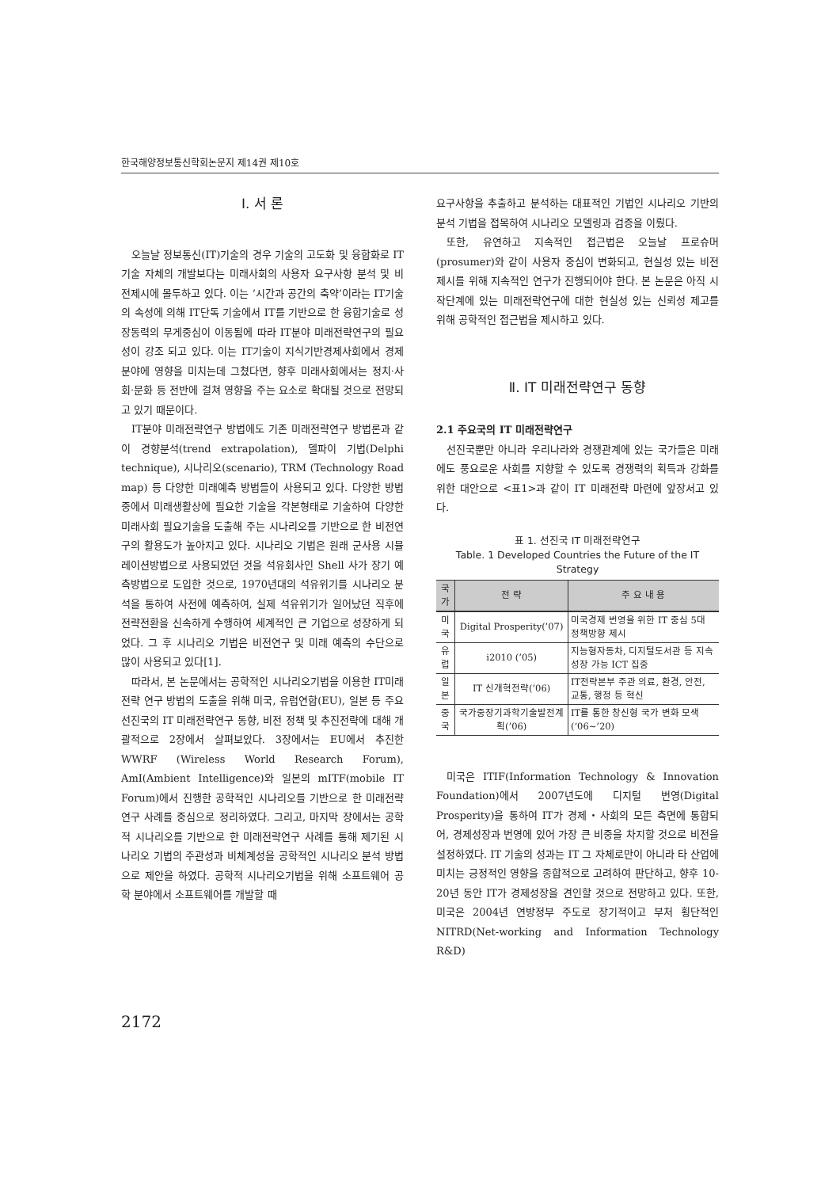한국해양정보통신학회논문지 제14권 제10호
Ⅰ. 서 론
오늘날 정보통신(IT)기술의 경우 기술의 고도화 및 융합화로 IT기술 자체의 개발보다는 미래사회의 사용자 요구사항 분석 및 비전제시에 몰두하고 있다. 이는 ’시간과 공간의 축약’이라는 IT기술의 속성에 의해 IT단독 기술에서 IT를 기반으로 한 융합기술로 성장동력의 무게중심이 이동됨에 따라 IT분야 미래전략연구의 필요성이 강조 되고 있다. 이는 IT기술이 지식기반경제사회에서 경제분야에 영향을 미치는데 그쳤다면, 향후 미래사회에서는 정치·사회·문화 등 전반에 걸쳐 영향을 주는 요소로 확대될 것으로 전망되고 있기 때문이다.
IT분야 미래전략연구 방법에도 기존 미래전략연구 방법론과 같이 경향분석(trend extrapolation), 델파이 기법(Delphi technique), 시나리오(scenario), TRM (Technology Road map) 등 다양한 미래예측 방법들이 사용되고 있다. 다양한 방법 중에서 미래생활상에 필요한 기술을 각본형태로 기술하여 다양한 미래사회 필요기술을 도출해 주는 시나리오를 기반으로 한 비전연구의 활용도가 높아지고 있다. 시나리오 기법은 원래 군사용 시뮬레이션방법으로 사용되었던 것을 석유회사인 Shell 사가 장기 예측방법으로 도입한 것으로, 1970년대의 석유위기를 시나리오 분석을 통하여 사전에 예측하여, 실제 석유위기가 일어났던 직후에 전략전환을 신속하게 수행하여 세계적인 큰 기업으로 성장하게 되었다. 그 후 시나리오 기법은 비전연구 및 미래 예측의 수단으로 많이 사용되고 있다[1].
따라서, 본 논문에서는 공학적인 시나리오기법을 이용한 IT미래전략 연구 방법의 도출을 위해 미국, 유럽연합(EU), 일본 등 주요 선진국의 IT 미래전략연구 동향, 비전 정책 및 추진전략에 대해 개괄적으로 2장에서 살펴보았다. 3장에서는 EU에서 추진한 WWRF (Wireless World Research Forum), AmI(Ambient Intelligence)와 일본의 mITF(mobile IT Forum)에서 진행한 공학적인 시나리오를 기반으로 한 미래전략연구 사례를 중심으로 정리하였다. 그리고, 마지막 장에서는 공학적 시나리오를 기반으로 한 미래전략연구 사례를 통해 제기된 시나리오 기법의 주관성과 비체계성을 공학적인 시나리오 분석 방법으로 제안을 하였다. 공학적 시나리오기법을 위해 소프트웨어 공학 분야에서 소프트웨어를 개발할 때
요구사항을 추출하고 분석하는 대표적인 기법인 시나리오 기반의 분석 기법을 접목하여 시나리오 모델링과 검증을 이뤘다.
또한, 유연하고 지속적인 접근법은 오늘날 프로슈머(prosumer)와 같이 사용자 중심이 변화되고, 현실성 있는 비전제시를 위해 지속적인 연구가 진행되어야 한다. 본 논문은 아직 시작단계에 있는 미래전략연구에 대한 현실성 있는 신뢰성 제고를 위해 공학적인 접근법을 제시하고 있다.
Ⅱ. IT 미래전략연구 동향
2.1 주요국의 IT 미래전략연구
선진국뿐만 아니라 우리나라와 경쟁관계에 있는 국가들은 미래에도 풍요로운 사회를 지향할 수 있도록 경쟁력의 획득과 강화를 위한 대안으로 <표1>과 같이 IT 미래전략 마련에 앞장서고 있다.
표 1. 선진국 IT 미래전략연구
Table. 1 Developed Countries the Future of the IT Strategy
| 국가 | 전 략 | 주 요 내 용 |
| --- | --- | --- |
| 미국 | Digital Prosperity(’07) | 미국경제 번영을 위한 IT 중심 5대 정책방향 제시 |
| 유럽 | i2010 (’05) | 지능형자동차, 디지털도서관 등 지속성장 가능 ICT 집중 |
| 일본 | IT 신개혁전략(’06) | IT전략본부 주관 의료, 환경, 안전, 교통, 행정 등 혁신 |
| 중국 | 국가중장기과학기술발전계획(’06) | IT를 통한 창신형 국가 변화 모색(‘06~’20) |
미국은 ITIF(Information Technology & Innovation Foundation)에서 2007년도에 디지털 번영(Digital Prosperity)을 통하여 IT가 경제・사회의 모든 측면에 통합되어, 경제성장과 번영에 있어 가장 큰 비중을 차지할 것으로 비전을 설정하였다. IT 기술의 성과는 IT 그 자체로만이 아니라 타 산업에 미치는 긍정적인 영향을 종합적으로 고려하여 판단하고, 향후 10-20년 동안 IT가 경제성장을 견인할 것으로 전망하고 있다. 또한, 미국은 2004년 연방정부 주도로 장기적이고 부처 횡단적인 NITRD(Net-working and Information Technology R&D)
2172